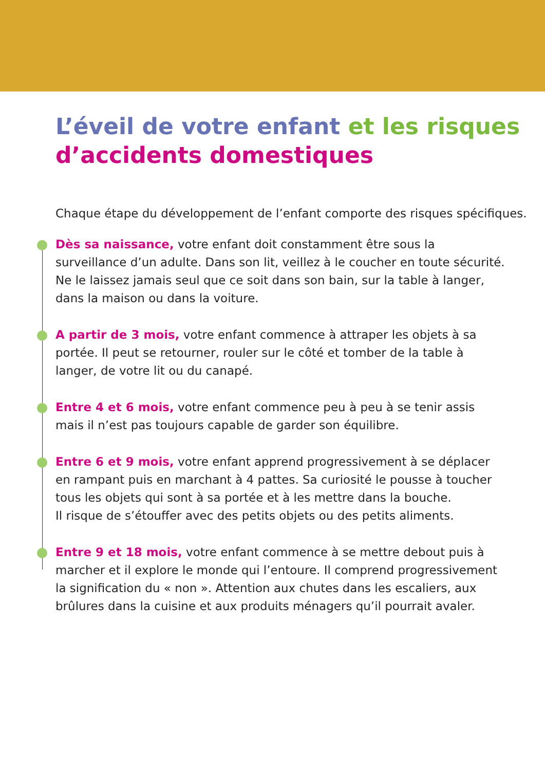L’éveil de votre enfant et les risques
d’accidents domestiques
Chaque étape du développement de l’enfant comporte des risques spécifiques.
Dès sa naissance, votre enfant doit constamment être sous la surveillance d’un adulte. Dans son lit, veillez à le coucher en toute sécurité. Ne le laissez jamais seul que ce soit dans son bain, sur la table à langer, dans la maison ou dans la voiture.
A partir de 3 mois, votre enfant commence à attraper les objets à sa portée. Il peut se retourner, rouler sur le côté et tomber de la table à langer, de votre lit ou du canapé.
Entre 4 et 6 mois, votre enfant commence peu à peu à se tenir assis
mais il n’est pas toujours capable de garder son équilibre.
Entre 6 et 9 mois, votre enfant apprend progressivement à se déplacer en rampant puis en marchant à 4 pattes. Sa curiosité le pousse à toucher tous les objets qui sont à sa portée et à les mettre dans la bouche.
Il risque de s’étouffer avec des petits objets ou des petits aliments.
Entre 9 et 18 mois, votre enfant commence à se mettre debout puis à marcher et il explore le monde qui l’entoure. Il comprend progressivement la signification du « non ». Attention aux chutes dans les escaliers, aux brûlures dans la cuisine et aux produits ménagers qu’il pourrait avaler.